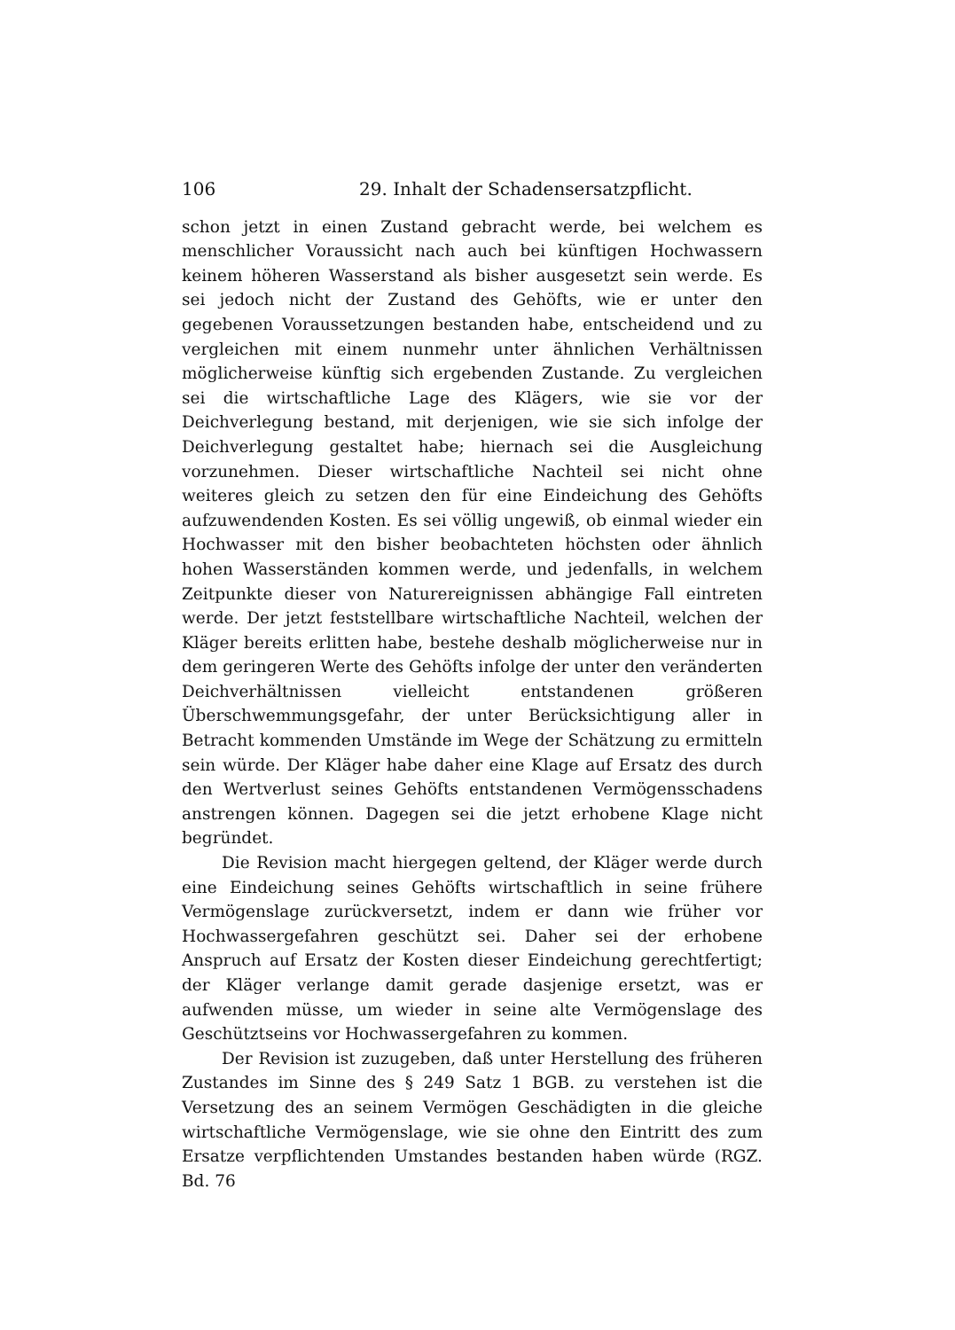106 29. Inhalt der Schadensersatzpflicht.
schon jetzt in einen Zustand gebracht werde, bei welchem es menschlicher Voraussicht nach auch bei künftigen Hochwassern keinem höheren Wasserstand als bisher ausgesetzt sein werde. Es sei jedoch nicht der Zustand des Gehöfts, wie er unter den gegebenen Voraussetzungen bestanden habe, entscheidend und zu vergleichen mit einem nunmehr unter ähnlichen Verhältnissen möglicherweise künftig sich ergebenden Zustande. Zu vergleichen sei die wirtschaftliche Lage des Klägers, wie sie vor der Deichverlegung bestand, mit derjenigen, wie sie sich infolge der Deichverlegung gestaltet habe; hiernach sei die Ausgleichung vorzunehmen. Dieser wirtschaftliche Nachteil sei nicht ohne weiteres gleich zu setzen den für eine Eindeichung des Gehöfts aufzuwendenden Kosten. Es sei völlig ungewiß, ob einmal wieder ein Hochwasser mit den bisher beobachteten höchsten oder ähnlich hohen Wasserständen kommen werde, und jedenfalls, in welchem Zeitpunkte dieser von Naturereignissen abhängige Fall eintreten werde. Der jetzt feststellbare wirtschaftliche Nachteil, welchen der Kläger bereits erlitten habe, bestehe deshalb möglicherweise nur in dem geringeren Werte des Gehöfts infolge der unter den veränderten Deichverhältnissen vielleicht entstandenen größeren Überschwemmungsgefahr, der unter Berücksichtigung aller in Betracht kommenden Umstände im Wege der Schätzung zu ermitteln sein würde. Der Kläger habe daher eine Klage auf Ersatz des durch den Wertverlust seines Gehöfts entstandenen Vermögensschadens anstrengen können. Dagegen sei die jetzt erhobene Klage nicht begründet.
Die Revision macht hiergegen geltend, der Kläger werde durch eine Eindeichung seines Gehöfts wirtschaftlich in seine frühere Vermögenslage zurückversetzt, indem er dann wie früher vor Hochwassergefahren geschützt sei. Daher sei der erhobene Anspruch auf Ersatz der Kosten dieser Eindeichung gerechtfertigt; der Kläger verlange damit gerade dasjenige ersetzt, was er aufwenden müsse, um wieder in seine alte Vermögenslage des Geschütztseins vor Hochwassergefahren zu kommen.
Der Revision ist zuzugeben, daß unter Herstellung des früheren Zustandes im Sinne des § 249 Satz 1 BGB. zu verstehen ist die Versetzung des an seinem Vermögen Geschädigten in die gleiche wirtschaftliche Vermögenslage, wie sie ohne den Eintritt des zum Ersatze verpflichtenden Umstandes bestanden haben würde (RGZ. Bd. 76